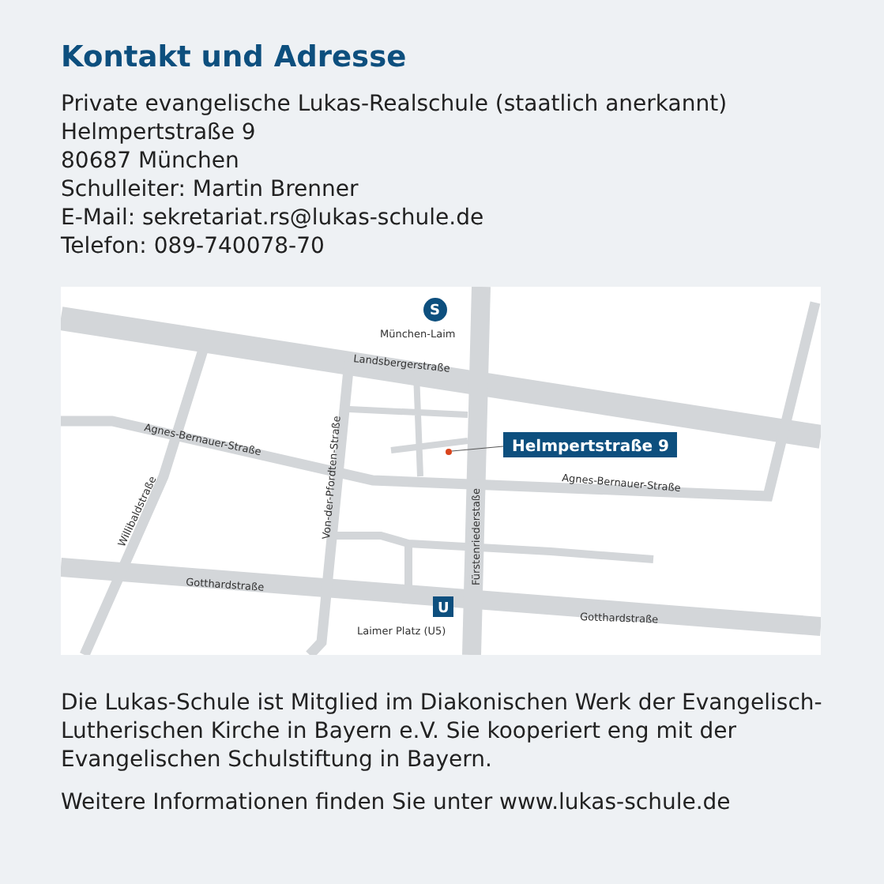Kontakt und Adresse
Private evangelische Lukas-Realschule (staatlich anerkannt)
Helmpertstraße 9
80687 München
Schulleiter: Martin Brenner
E-Mail: sekretariat.rs@lukas-schule.de
Telefon: 089-740078-70
S
München-Laim
Landsbergerstraße
Agnes-Bernauer-Straße
Agnes-Bernauer-Straße
Willibaldstraße
Von-der-Pfordten-Straße
Fürstenriederstaße
Gotthardstraße
Gotthardstraße
U
Laimer Platz (U5)
Helmpertstraße 9
Die Lukas-Schule ist Mitglied im Diakonischen Werk der Evangelisch-Lutherischen Kirche in Bayern e.V. Sie kooperiert eng mit der Evangelischen Schulstiftung in Bayern.
Weitere Informationen finden Sie unter www.lukas-schule.de